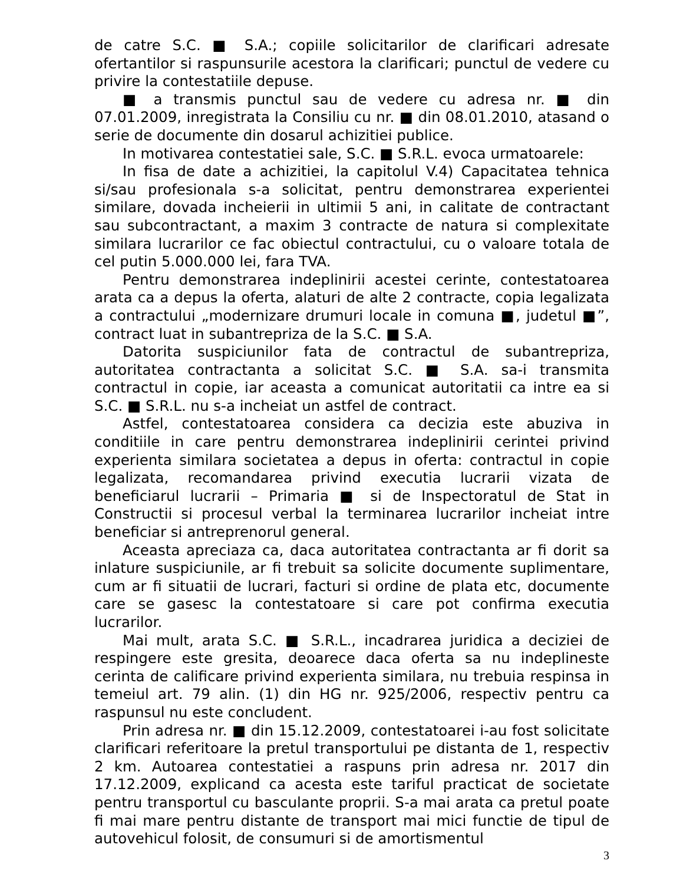de catre S.C. ■ S.A.; copiile solicitarilor de clarificari adresate ofertantilor si raspunsurile acestora la clarificari; punctul de vedere cu privire la contestatiile depuse.
■ a transmis punctul sau de vedere cu adresa nr. ■ din 07.01.2009, inregistrata la Consiliu cu nr. ■ din 08.01.2010, atasand o serie de documente din dosarul achizitiei publice.
In motivarea contestatiei sale, S.C. ■ S.R.L. evoca urmatoarele:
In fisa de date a achizitiei, la capitolul V.4) Capacitatea tehnica si/sau profesionala s-a solicitat, pentru demonstrarea experientei similare, dovada incheierii in ultimii 5 ani, in calitate de contractant sau subcontractant, a maxim 3 contracte de natura si complexitate similara lucrarilor ce fac obiectul contractului, cu o valoare totala de cel putin 5.000.000 lei, fara TVA.
Pentru demonstrarea indeplinirii acestei cerinte, contestatoarea arata ca a depus la oferta, alaturi de alte 2 contracte, copia legalizata a contractului „modernizare drumuri locale in comuna ■, judetul ■”, contract luat in subantrepriza de la S.C. ■ S.A.
Datorita suspiciunilor fata de contractul de subantrepriza, autoritatea contractanta a solicitat S.C. ■ S.A. sa-i transmita contractul in copie, iar aceasta a comunicat autoritatii ca intre ea si S.C. ■ S.R.L. nu s-a incheiat un astfel de contract.
Astfel, contestatoarea considera ca decizia este abuziva in conditiile in care pentru demonstrarea indeplinirii cerintei privind experienta similara societatea a depus in oferta: contractul in copie legalizata, recomandarea privind executia lucrarii vizata de beneficiarul lucrarii – Primaria ■ si de Inspectoratul de Stat in Constructii si procesul verbal la terminarea lucrarilor incheiat intre beneficiar si antreprenorul general.
Aceasta apreciaza ca, daca autoritatea contractanta ar fi dorit sa inlature suspiciunile, ar fi trebuit sa solicite documente suplimentare, cum ar fi situatii de lucrari, facturi si ordine de plata etc, documente care se gasesc la contestatoare si care pot confirma executia lucrarilor.
Mai mult, arata S.C. ■ S.R.L., incadrarea juridica a deciziei de respingere este gresita, deoarece daca oferta sa nu indeplineste cerinta de calificare privind experienta similara, nu trebuia respinsa in temeiul art. 79 alin. (1) din HG nr. 925/2006, respectiv pentru ca raspunsul nu este concludent.
Prin adresa nr. ■ din 15.12.2009, contestatoarei i-au fost solicitate clarificari referitoare la pretul transportului pe distanta de 1, respectiv 2 km. Autoarea contestatiei a raspuns prin adresa nr. 2017 din 17.12.2009, explicand ca acesta este tariful practicat de societate pentru transportul cu basculante proprii. S-a mai arata ca pretul poate fi mai mare pentru distante de transport mai mici functie de tipul de autovehicul folosit, de consumuri si de amortismentul
3